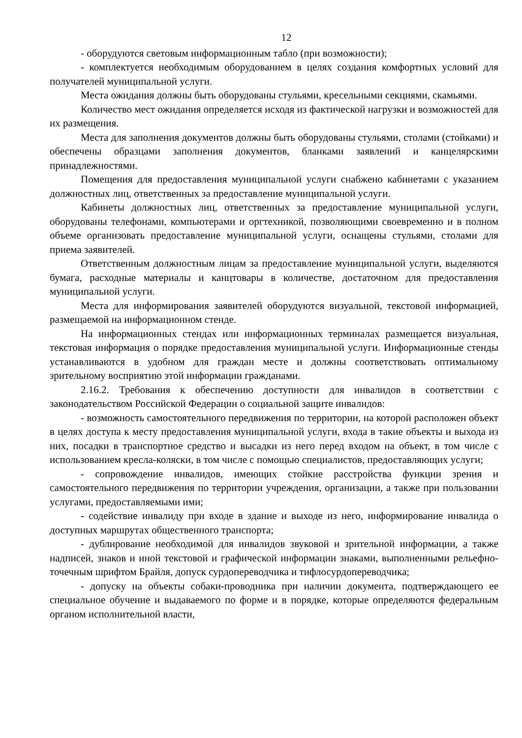12
- оборудуются световым информационным табло (при возможности);
- комплектуется необходимым оборудованием в целях создания комфортных условий для получателей муниципальной услуги.
Места ожидания должны быть оборудованы стульями, кресельными секциями, скамьями.
Количество мест ожидания определяется исходя из фактической нагрузки и возможностей для их размещения.
Места для заполнения документов должны быть оборудованы стульями, столами (стойками) и обеспечены образцами заполнения документов, бланками заявлений и канцелярскими принадлежностями.
Помещения для предоставления муниципальной услуги снабжено кабинетами с указанием должностных лиц, ответственных за предоставление муниципальной услуги.
Кабинеты должностных лиц, ответственных за предоставление муниципальной услуги, оборудованы телефонами, компьютерами и оргтехникой, позволяющими своевременно и в полном объеме организовать предоставление муниципальной услуги, оснащены стульями, столами для приема заявителей.
Ответственным должностным лицам за предоставление муниципальной услуги, выделяются бумага, расходные материалы и канцтовары в количестве, достаточном для предоставления муниципальной услуги.
Места для информирования заявителей оборудуются визуальной, текстовой информацией, размещаемой на информационном стенде.
На информационных стендах или информационных терминалах размещается визуальная, текстовая информация о порядке предоставления муниципальной услуги. Информационные стенды устанавливаются в удобном для граждан месте и должны соответствовать оптимальному зрительному восприятию этой информации гражданами.
2.16.2. Требования к обеспечению доступности для инвалидов в соответствии с законодательством Российской Федерации о социальной защите инвалидов:
- возможность самостоятельного передвижения по территории, на которой расположен объект в целях доступа к месту предоставления муниципальной услуги, входа в такие объекты и выхода из них, посадки в транспортное средство и высадки из него перед входом на объект, в том числе с использованием кресла-коляски, в том числе с помощью специалистов, предоставляющих услуги;
- сопровождение инвалидов, имеющих стойкие расстройства функции зрения и самостоятельного передвижения по территории учреждения, организации, а также при пользовании услугами, предоставляемыми ими;
- содействие инвалиду при входе в здание и выходе из него, информирование инвалида о доступных маршрутах общественного транспорта;
- дублирование необходимой для инвалидов звуковой и зрительной информации, а также надписей, знаков и иной текстовой и графической информации знаками, выполненными рельефно-точечным шрифтом Брайля, допуск сурдопереводчика и тифлосурдопереводчика;
- допуску на объекты собаки-проводника при наличии документа, подтверждающего ее специальное обучение и выдаваемого по форме и в порядке, которые определяются федеральным органом исполнительной власти,